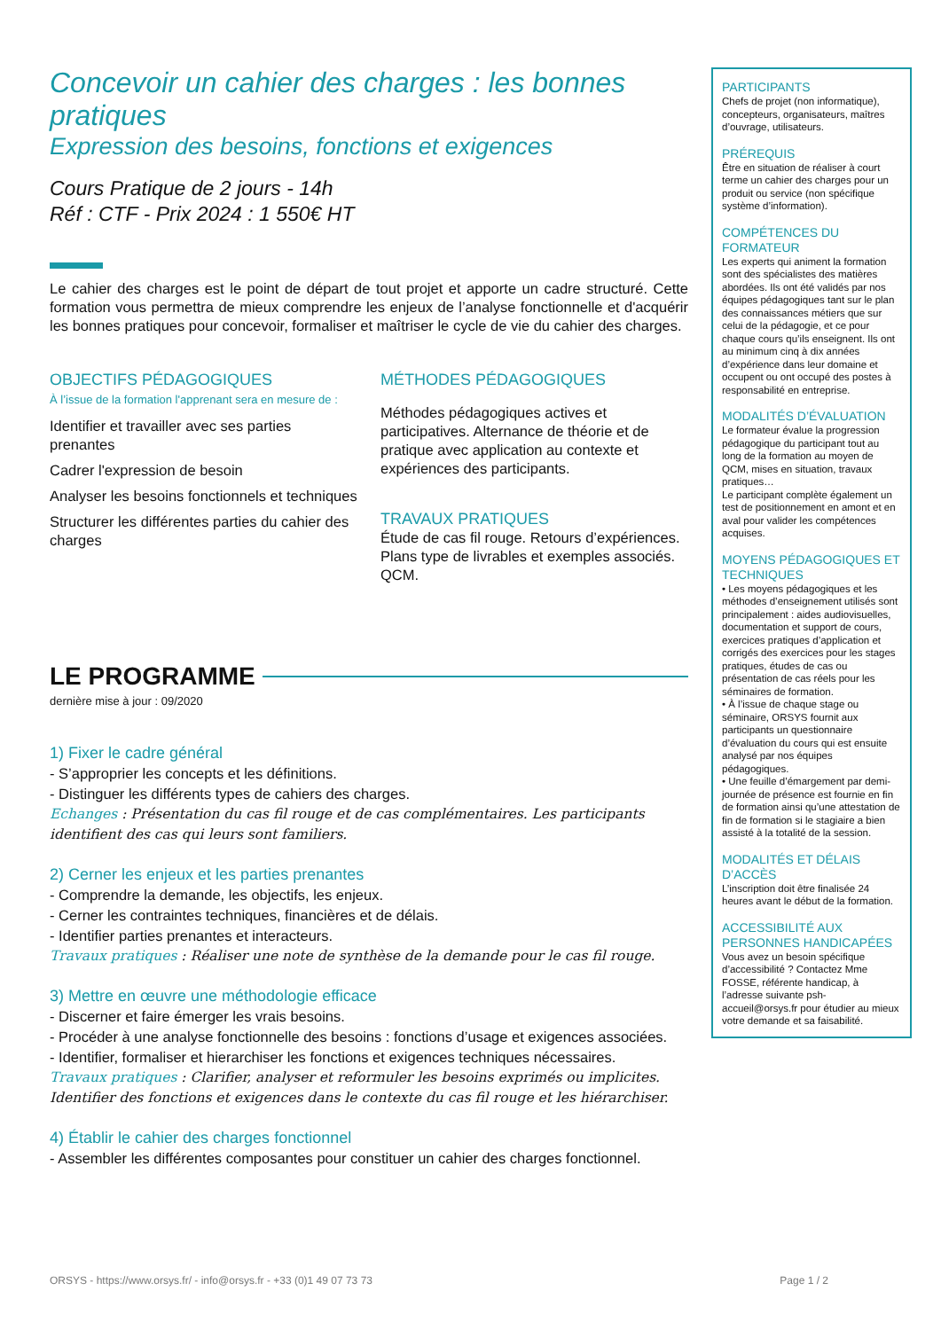Concevoir un cahier des charges : les bonnes pratiques
Expression des besoins, fonctions et exigences
Cours Pratique de 2 jours - 14h
Réf : CTF - Prix 2024 : 1 550€ HT
Le cahier des charges est le point de départ de tout projet et apporte un cadre structuré. Cette formation vous permettra de mieux comprendre les enjeux de l’analyse fonctionnelle et d'acquérir les bonnes pratiques pour concevoir, formaliser et maîtriser le cycle de vie du cahier des charges.
OBJECTIFS PÉDAGOGIQUES
À l’issue de la formation l'apprenant sera en mesure de :
Identifier et travailler avec ses parties prenantes
Cadrer l'expression de besoin
Analyser les besoins fonctionnels et techniques
Structurer les différentes parties du cahier des charges
MÉTHODES PÉDAGOGIQUES
Méthodes pédagogiques actives et participatives. Alternance de théorie et de pratique avec application au contexte et expériences des participants.
TRAVAUX PRATIQUES
Étude de cas fil rouge. Retours d’expériences. Plans type de livrables et exemples associés. QCM.
LE PROGRAMME
dernière mise à jour : 09/2020
1) Fixer le cadre général
- S’approprier les concepts et les définitions.
- Distinguer les différents types de cahiers des charges.
Echanges : Présentation du cas fil rouge et de cas complémentaires. Les participants identifient des cas qui leurs sont familiers.
2) Cerner les enjeux et les parties prenantes
- Comprendre la demande, les objectifs, les enjeux.
- Cerner les contraintes techniques, financières et de délais.
- Identifier parties prenantes et interacteurs.
Travaux pratiques : Réaliser une note de synthèse de la demande pour le cas fil rouge.
3) Mettre en œuvre une méthodologie efficace
- Discerner et faire émerger les vrais besoins.
- Procéder à une analyse fonctionnelle des besoins : fonctions d’usage et exigences associées.
- Identifier, formaliser et hierarchiser les fonctions et exigences techniques nécessaires.
Travaux pratiques : Clarifier, analyser et reformuler les besoins exprimés ou implicites. Identifier des fonctions et exigences dans le contexte du cas fil rouge et les hiérarchiser.
4) Établir le cahier des charges fonctionnel
- Assembler les différentes composantes pour constituer un cahier des charges fonctionnel.
PARTICIPANTS
Chefs de projet (non informatique), concepteurs, organisateurs, maîtres d’ouvrage, utilisateurs.
PRÉREQUIS
Être en situation de réaliser à court terme un cahier des charges pour un produit ou service (non spécifique système d’information).
COMPÉTENCES DU FORMATEUR
Les experts qui animent la formation sont des spécialistes des matières abordées. Ils ont été validés par nos équipes pédagogiques tant sur le plan des connaissances métiers que sur celui de la pédagogie, et ce pour chaque cours qu’ils enseignent. Ils ont au minimum cinq à dix années d’expérience dans leur domaine et occupent ou ont occupé des postes à responsabilité en entreprise.
MODALITÉS D’ÉVALUATION
Le formateur évalue la progression pédagogique du participant tout au long de la formation au moyen de QCM, mises en situation, travaux pratiques…
Le participant complète également un test de positionnement en amont et en aval pour valider les compétences acquises.
MOYENS PÉDAGOGIQUES ET TECHNIQUES
• Les moyens pédagogiques et les méthodes d’enseignement utilisés sont principalement : aides audiovisuelles, documentation et support de cours, exercices pratiques d’application et corrigés des exercices pour les stages pratiques, études de cas ou présentation de cas réels pour les séminaires de formation.
• À l’issue de chaque stage ou séminaire, ORSYS fournit aux participants un questionnaire d’évaluation du cours qui est ensuite analysé par nos équipes pédagogiques.
• Une feuille d’émargement par demi-journée de présence est fournie en fin de formation ainsi qu’une attestation de fin de formation si le stagiaire a bien assisté à la totalité de la session.
MODALITÉS ET DÉLAIS D’ACCÈS
L’inscription doit être finalisée 24 heures avant le début de la formation.
ACCESSIBILITÉ AUX PERSONNES HANDICAPÉES
Vous avez un besoin spécifique d’accessibilité ? Contactez Mme FOSSE, référente handicap, à l’adresse suivante psh-accueil@orsys.fr pour étudier au mieux votre demande et sa faisabilité.
ORSYS - https://www.orsys.fr/ - info@orsys.fr - +33 (0)1 49 07 73 73 Page 1 / 2